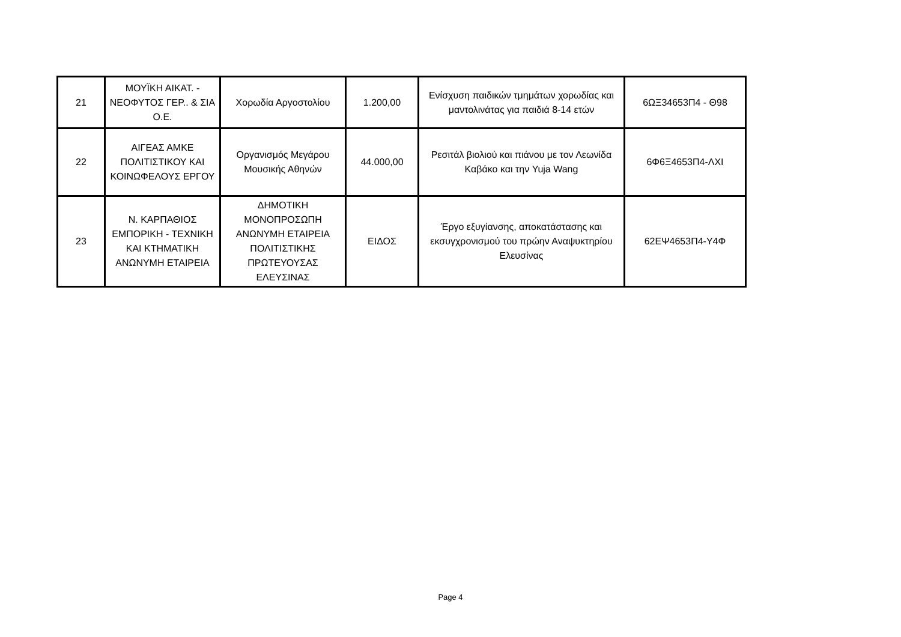| 21 | ΜΟΥΪΚΗ ΑΙΚΑΤ. - ΝΕΟΦΥΤΟΣ ΓΕΡ.. & ΣΙΑ Ο.Ε. | Χορωδία Αργοστολίου | 1.200,00 | Ενίσχυση παιδικών τμημάτων χορωδίας και μαντολινάτας για παιδιά 8-14 ετών | 6ΩΞ34653Π4 - Θ98 |
| 22 | ΑΙΓΕΑΣ ΑΜΚΕ ΠΟΛΙΤΙΣΤΙΚΟΥ ΚΑΙ ΚΟΙΝΩΦΕΛΟΥΣ ΕΡΓΟΥ | Οργανισμός Μεγάρου Μουσικής Αθηνών | 44.000,00 | Ρεσιτάλ βιολιού και πιάνου με τον Λεωνίδα Καβάκο και την Yuja Wang | 6Φ6Ξ4653Π4-ΛΧΙ |
| 23 | Ν. ΚΑΡΠΑΘΙΟΣ ΕΜΠΟΡΙΚΗ - ΤΕΧΝΙΚΗ ΚΑΙ ΚΤΗΜΑΤΙΚΗ ΑΝΩΝΥΜΗ ΕΤΑΙΡΕΙΑ | ΔΗΜΟΤΙΚΗ ΜΟΝΟΠΡΟΣΩΠΗ ΑΝΩΝΥΜΗ ΕΤΑΙΡΕΙΑ ΠΟΛΙΤΙΣΤΙΚΗΣ ΠΡΩΤΕΥΟΥΣΑΣ ΕΛΕΥΣΙΝΑΣ | ΕΙΔΟΣ | Έργο εξυγίανσης, αποκατάστασης και εκσυγχρονισμού του πρώην Αναψυκτηρίου Ελευσίνας | 62ΕΨ4653Π4-Υ4Φ |
Page 4